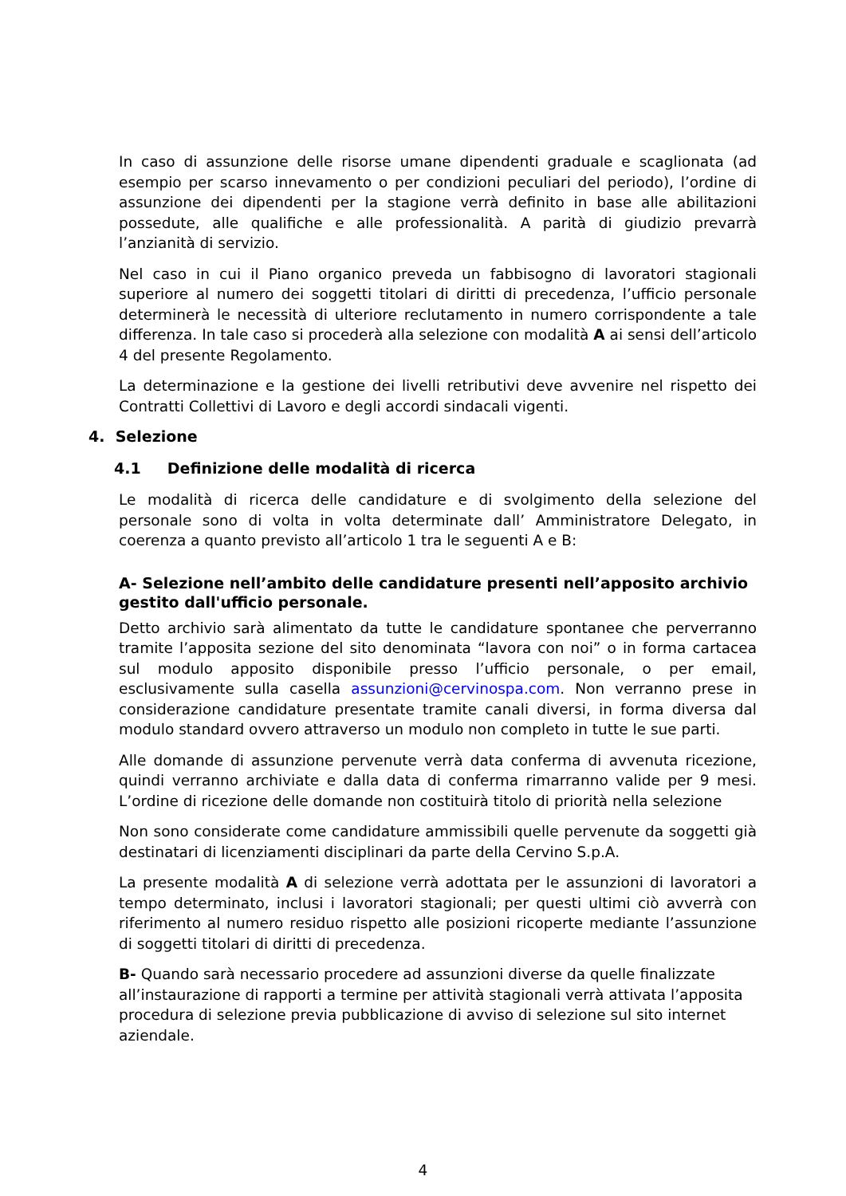In caso di assunzione delle risorse umane dipendenti graduale e scaglionata (ad esempio per scarso innevamento o per condizioni peculiari del periodo), l’ordine di assunzione dei dipendenti per la stagione verrà definito in base alle abilitazioni possedute, alle qualifiche e alle professionalità. A parità di giudizio prevarrà l’anzianità di servizio.
Nel caso in cui il Piano organico preveda un fabbisogno di lavoratori stagionali superiore al numero dei soggetti titolari di diritti di precedenza, l’ufficio personale determinerà le necessità di ulteriore reclutamento in numero corrispondente a tale differenza. In tale caso si procederà alla selezione con modalità A ai sensi dell’articolo 4 del presente Regolamento.
La determinazione e la gestione dei livelli retributivi deve avvenire nel rispetto dei Contratti Collettivi di Lavoro e degli accordi sindacali vigenti.
4. Selezione
4.1 Definizione delle modalità di ricerca
Le modalità di ricerca delle candidature e di svolgimento della selezione del personale sono di volta in volta determinate dall’ Amministratore Delegato, in coerenza a quanto previsto all’articolo 1 tra le seguenti A e B:
A- Selezione nell’ambito delle candidature presenti nell’apposito archivio gestito dall'ufficio personale.
Detto archivio sarà alimentato da tutte le candidature spontanee che perverranno tramite l’apposita sezione del sito denominata “lavora con noi” o in forma cartacea sul modulo apposito disponibile presso l’ufficio personale, o per email, esclusivamente sulla casella assunzioni@cervinospa.com. Non verranno prese in considerazione candidature presentate tramite canali diversi, in forma diversa dal modulo standard ovvero attraverso un modulo non completo in tutte le sue parti.
Alle domande di assunzione pervenute verrà data conferma di avvenuta ricezione, quindi verranno archiviate e dalla data di conferma rimarranno valide per 9 mesi. L’ordine di ricezione delle domande non costituirà titolo di priorità nella selezione
Non sono considerate come candidature ammissibili quelle pervenute da soggetti già destinatari di licenziamenti disciplinari da parte della Cervino S.p.A.
La presente modalità A di selezione verrà adottata per le assunzioni di lavoratori a tempo determinato, inclusi i lavoratori stagionali; per questi ultimi ciò avverrà con riferimento al numero residuo rispetto alle posizioni ricoperte mediante l’assunzione di soggetti titolari di diritti di precedenza.
B- Quando sarà necessario procedere ad assunzioni diverse da quelle finalizzate all’instaurazione di rapporti a termine per attività stagionali verrà attivata l’apposita procedura di selezione previa pubblicazione di avviso di selezione sul sito internet aziendale.
4